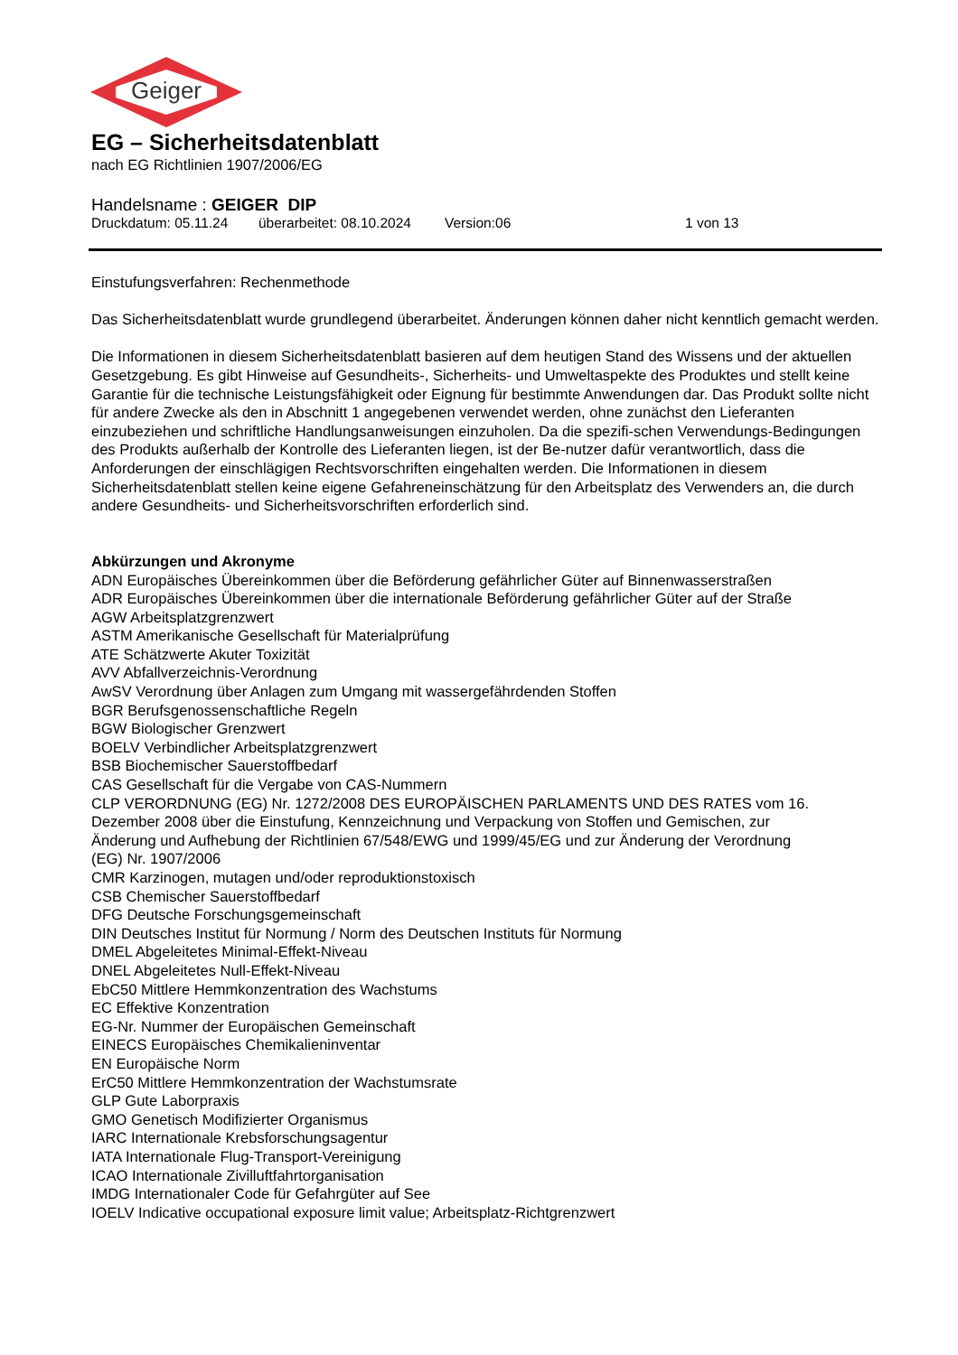Geiger
EG – Sicherheitsdatenblatt
nach EG Richtlinien 1907/2006/EG
Handelsname : GEIGER DIP
Druckdatum: 05.11.24 überarbeitet: 08.10.2024 Version:06 1 von 13
Einstufungsverfahren: Rechenmethode
Das Sicherheitsdatenblatt wurde grundlegend überarbeitet. Änderungen können daher nicht kenntlich gemacht werden.
Die Informationen in diesem Sicherheitsdatenblatt basieren auf dem heutigen Stand des Wissens und der aktuellen Gesetzgebung. Es gibt Hinweise auf Gesundheits-, Sicherheits- und Umweltaspekte des Produktes und stellt keine Garantie für die technische Leistungsfähigkeit oder Eignung für bestimmte Anwendungen dar. Das Produkt sollte nicht für andere Zwecke als den in Abschnitt 1 angegebenen verwendet werden, ohne zunächst den Lieferanten einzubeziehen und schriftliche Handlungsanweisungen einzuholen. Da die spezifi-schen Verwendungs-Bedingungen des Produkts außerhalb der Kontrolle des Lieferanten liegen, ist der Be-nutzer dafür verantwortlich, dass die Anforderungen der einschlägigen Rechtsvorschriften eingehalten werden. Die Informationen in diesem Sicherheitsdatenblatt stellen keine eigene Gefahreneinschätzung für den Arbeitsplatz des Verwenders an, die durch andere Gesundheits- und Sicherheitsvorschriften erforderlich sind.
Abkürzungen und Akronyme
ADN Europäisches Übereinkommen über die Beförderung gefährlicher Güter auf Binnenwasserstraßen
ADR Europäisches Übereinkommen über die internationale Beförderung gefährlicher Güter auf der Straße
AGW Arbeitsplatzgrenzwert
ASTM Amerikanische Gesellschaft für Materialprüfung
ATE Schätzwerte Akuter Toxizität
AVV Abfallverzeichnis-Verordnung
AwSV Verordnung über Anlagen zum Umgang mit wassergefährdenden Stoffen
BGR Berufsgenossenschaftliche Regeln
BGW Biologischer Grenzwert
BOELV Verbindlicher Arbeitsplatzgrenzwert
BSB Biochemischer Sauerstoffbedarf
CAS Gesellschaft für die Vergabe von CAS-Nummern
CLP VERORDNUNG (EG) Nr. 1272/2008 DES EUROPÄISCHEN PARLAMENTS UND DES RATES vom 16. Dezember 2008 über die Einstufung, Kennzeichnung und Verpackung von Stoffen und Gemischen, zur Änderung und Aufhebung der Richtlinien 67/548/EWG und 1999/45/EG und zur Änderung der Verordnung (EG) Nr. 1907/2006
CMR Karzinogen, mutagen und/oder reproduktionstoxisch
CSB Chemischer Sauerstoffbedarf
DFG Deutsche Forschungsgemeinschaft
DIN Deutsches Institut für Normung / Norm des Deutschen Instituts für Normung
DMEL Abgeleitetes Minimal-Effekt-Niveau
DNEL Abgeleitetes Null-Effekt-Niveau
EbC50 Mittlere Hemmkonzentration des Wachstums
EC Effektive Konzentration
EG-Nr. Nummer der Europäischen Gemeinschaft
EINECS Europäisches Chemikalieninventar
EN Europäische Norm
ErC50 Mittlere Hemmkonzentration der Wachstumsrate
GLP Gute Laborpraxis
GMO Genetisch Modifizierter Organismus
IARC Internationale Krebsforschungsagentur
IATA Internationale Flug-Transport-Vereinigung
ICAO Internationale Zivilluftfahrtorganisation
IMDG Internationaler Code für Gefahrgüter auf See
IOELV Indicative occupational exposure limit value; Arbeitsplatz-Richtgrenzwert